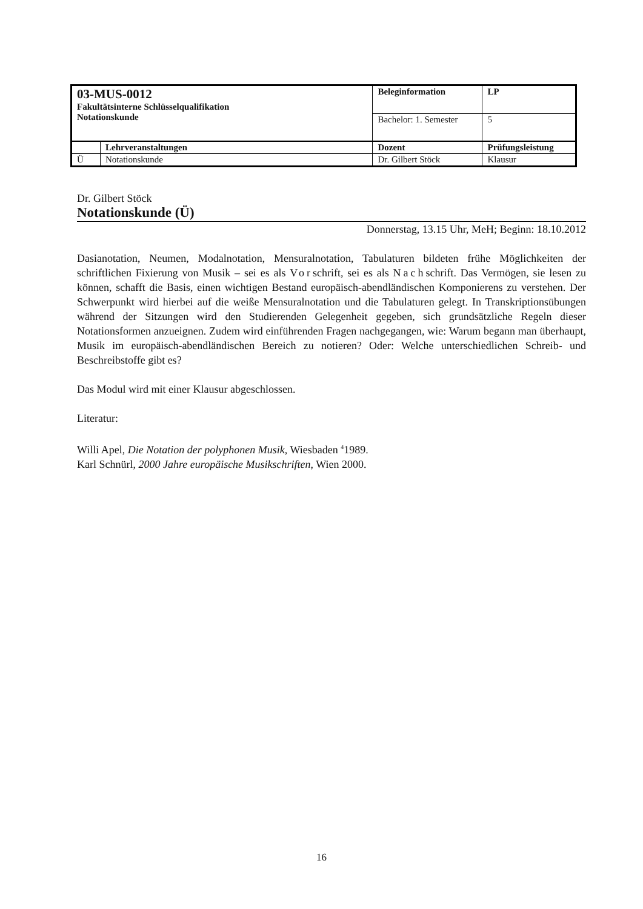| 03-MUS-0012 Fakultätsinterne Schlüsselqualifikation Notationskunde | | Beleginformation | | LP |
| | | Bachelor: 1. Semester | | 5 |
| | Lehrveranstaltungen | Dozent | Prüfungsleistung | |
| Ü | Notationskunde | Dr. Gilbert Stöck | Klausur | |
Dr. Gilbert Stöck
Notationskunde (Ü)
Donnerstag, 13.15 Uhr, MeH; Beginn: 18.10.2012
Dasianotation, Neumen, Modalnotation, Mensuralnotation, Tabulaturen bildeten frühe Möglichkeiten der schriftlichen Fixierung von Musik – sei es als Vorschrift, sei es als Nachschrift. Das Vermögen, sie lesen zu können, schafft die Basis, einen wichtigen Bestand europäisch-abendländischen Komponierens zu verstehen. Der Schwerpunkt wird hierbei auf die weiße Mensuralnotation und die Tabulaturen gelegt. In Transkriptionsübungen während der Sitzungen wird den Studierenden Gelegenheit gegeben, sich grundsätzliche Regeln dieser Notationsformen anzueignen. Zudem wird einführenden Fragen nachgegangen, wie: Warum begann man überhaupt, Musik im europäisch-abendländischen Bereich zu notieren? Oder: Welche unterschiedlichen Schreib- und Beschreibstoffe gibt es?
Das Modul wird mit einer Klausur abgeschlossen.
Literatur:
Willi Apel, Die Notation der polyphonen Musik, Wiesbaden <sup>4</sup>1989.
Karl Schnürl, 2000 Jahre europäische Musikschriften, Wien 2000.
16